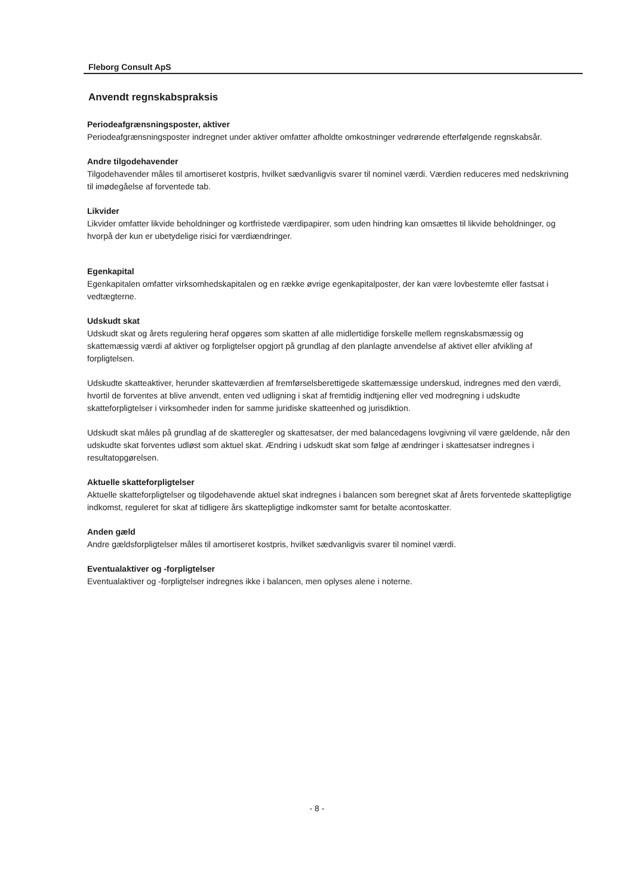Fleborg Consult ApS
Anvendt regnskabspraksis
Periodeafgrænsningsposter, aktiver
Periodeafgrænsningsposter indregnet under aktiver omfatter afholdte omkostninger vedrørende efterfølgende regnskabsår.
Andre tilgodehavender
Tilgodehavender måles til amortiseret kostpris, hvilket sædvanligvis svarer til nominel værdi. Værdien reduceres med nedskrivning til imødegåelse af forventede tab.
Likvider
Likvider omfatter likvide beholdninger og kortfristede værdipapirer, som uden hindring kan omsættes til likvide beholdninger, og hvorpå der kun er ubetydelige risici for værdiændringer.
Egenkapital
Egenkapitalen omfatter virksomhedskapitalen og en række øvrige egenkapitalposter, der kan være lovbestemte eller fastsat i vedtægterne.
Udskudt skat
Udskudt skat og årets regulering heraf opgøres som skatten af alle midlertidige forskelle mellem regnskabsmæssig og skattemæssig værdi af aktiver og forpligtelser opgjort på grundlag af den planlagte anvendelse af aktivet eller afvikling af forpligtelsen.
Udskudte skatteaktiver, herunder skatteværdien af fremførselsberettigede skattemæssige underskud, indregnes med den værdi, hvortil de forventes at blive anvendt, enten ved udligning i skat af fremtidig indtjening eller ved modregning i udskudte skatteforpligtelser i virksomheder inden for samme juridiske skatteenhed og jurisdiktion.
Udskudt skat måles på grundlag af de skatteregler og skattesatser, der med balancedagens lovgivning vil være gældende, når den udskudte skat forventes udløst som aktuel skat. Ændring i udskudt skat som følge af ændringer i skattesatser indregnes i resultatopgørelsen.
Aktuelle skatteforpligtelser
Aktuelle skatteforpligtelser og tilgodehavende aktuel skat indregnes i balancen som beregnet skat af årets forventede skattepligtige indkomst, reguleret for skat af tidligere års skattepligtige indkomster samt for betalte acontoskatter.
Anden gæld
Andre gældsforpligtelser måles til amortiseret kostpris, hvilket sædvanligvis svarer til nominel værdi.
Eventualaktiver og -forpligtelser
Eventualaktiver og -forpligtelser indregnes ikke i balancen, men oplyses alene i noterne.
- 8 -